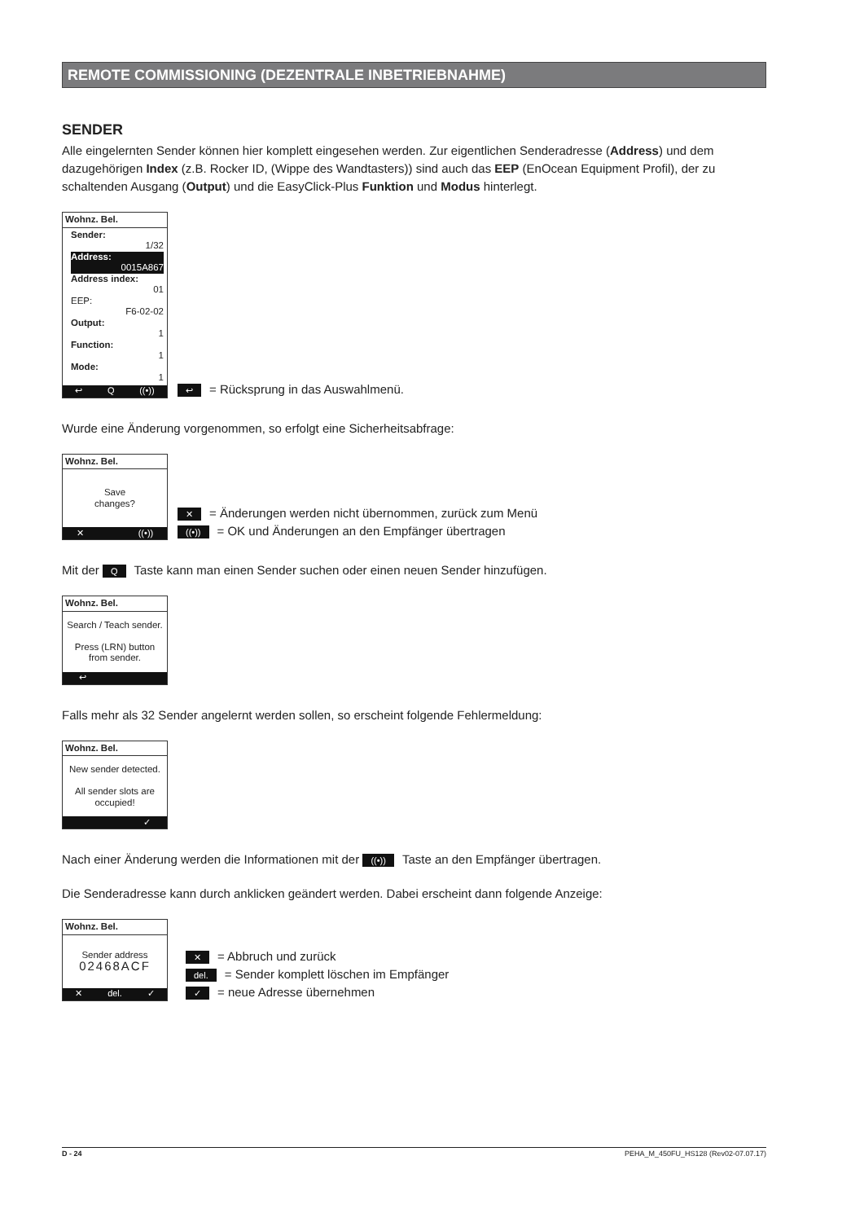REMOTE COMMISSIONING (DEZENTRALE INBETRIEBNAHME)
SENDER
Alle eingelernten Sender können hier komplett eingesehen werden. Zur eigentlichen Senderadresse (Address) und dem dazugehörigen Index (z.B. Rocker ID, (Wippe des Wandtasters)) sind auch das EEP (EnOcean Equipment Profil), der zu schaltenden Ausgang (Output) und die EasyClick-Plus Funktion und Modus hinterlegt.
Wohnz. Bel.
Sender:
1/32
Address:
0015A867
Address index:
01
EEP:
F6-02-02
Output:
1
Function:
1
Mode:
1
↩ Q ((•))
↩ = Rücksprung in das Auswahlmenü.
Wurde eine Änderung vorgenommen, so erfolgt eine Sicherheitsabfrage:
Wohnz. Bel.
Save
changes?
✕ ((•))
✕ = Änderungen werden nicht übernommen, zurück zum Menü
((•)) = OK und Änderungen an den Empfänger übertragen
Mit der Q Taste kann man einen Sender suchen oder einen neuen Sender hinzufügen.
Wohnz. Bel.
Search / Teach sender.
Press (LRN) button from sender.
↩
Falls mehr als 32 Sender angelernt werden sollen, so erscheint folgende Fehlermeldung:
Wohnz. Bel.
New sender detected.
All sender slots are occupied!
✓
Nach einer Änderung werden die Informationen mit der ((•)) Taste an den Empfänger übertragen.
Die Senderadresse kann durch anklicken geändert werden. Dabei erscheint dann folgende Anzeige:
Wohnz. Bel.
Sender address
02468ACF
✕ del. ✓
✕ = Abbruch und zurück
del. = Sender komplett löschen im Empfänger
✓ = neue Adresse übernehmen
D - 24 PEHA_M_450FU_HS128 (Rev02-07.07.17)